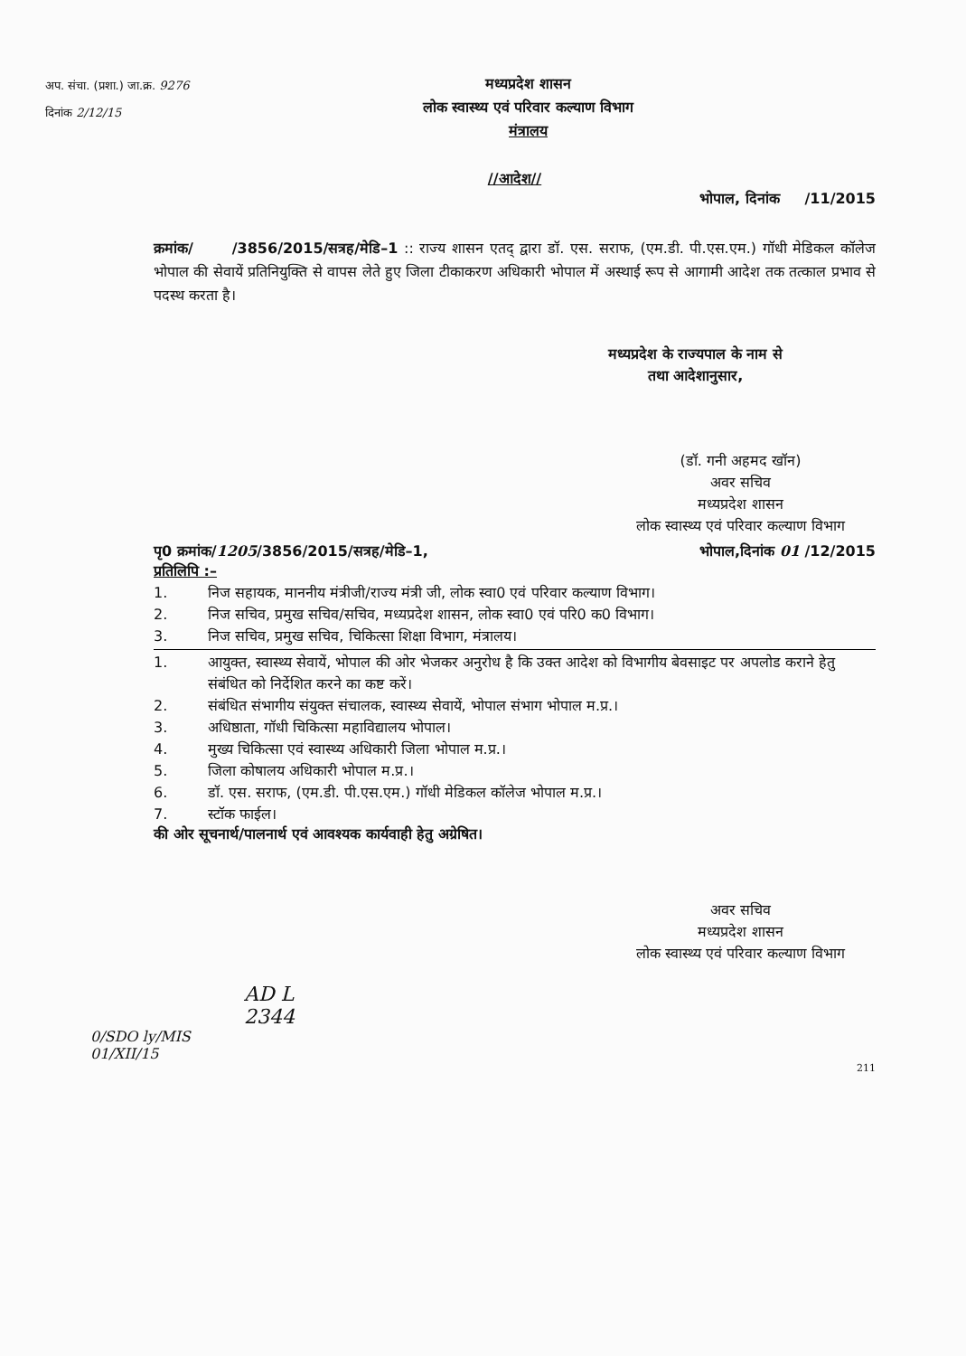अप. संचा. (प्रशा.) जा.क्र. 9276
दिनांक 2/12/15
मध्यप्रदेश शासन
लोक स्वास्थ्य एवं परिवार कल्याण विभाग
मंत्रालय
//आदेश//
भोपाल, दिनांक /11/2015
क्रमांक/ /3856/2015/सत्रह/मेडि–1 :: राज्य शासन एतद् द्वारा डॉ. एस. सराफ, (एम.डी. पी.एस.एम.) गॉधी मेडिकल कॉलेज भोपाल की सेवायें प्रतिनियुक्ति से वापस लेते हुए जिला टीकाकरण अधिकारी भोपाल में अस्थाई रूप से आगामी आदेश तक तत्काल प्रभाव से पदस्थ करता है।
मध्यप्रदेश के राज्यपाल के नाम से
तथा आदेशानुसार,
(डॉ. गनी अहमद खॉन)
अवर सचिव
मध्यप्रदेश शासन
लोक स्वास्थ्य एवं परिवार कल्याण विभाग
पृ0 क्रमांक/1205/3856/2015/सत्रह/मेडि–1, भोपाल,दिनांक 01 /12/2015
प्रतिलिपि :–
1. निज सहायक, माननीय मंत्रीजी/राज्य मंत्री जी, लोक स्वा0 एवं परिवार कल्याण विभाग।
2. निज सचिव, प्रमुख सचिव/सचिव, मध्यप्रदेश शासन, लोक स्वा0 एवं परि0 क0 विभाग।
3. निज सचिव, प्रमुख सचिव, चिकित्सा शिक्षा विभाग, मंत्रालय।
1. आयुक्त, स्वास्थ्य सेवायें, भोपाल की ओर भेजकर अनुरोध है कि उक्त आदेश को विभागीय बेवसाइट पर अपलोड कराने हेतु संबंधित को निर्देशित करने का कष्ट करें।
2. संबंधित संभागीय संयुक्त संचालक, स्वास्थ्य सेवायें, भोपाल संभाग भोपाल म.प्र.।
3. अधिष्ठाता, गॉधी चिकित्सा महाविद्यालय भोपाल।
4. मुख्य चिकित्सा एवं स्वास्थ्य अधिकारी जिला भोपाल म.प्र.।
5. जिला कोषालय अधिकारी भोपाल म.प्र.।
6. डॉ. एस. सराफ, (एम.डी. पी.एस.एम.) गॉधी मेडिकल कॉलेज भोपाल म.प्र.।
7. स्टॉक फाईल।
की ओर सूचनार्थ/पालनार्थ एवं आवश्यक कार्यवाही हेतु अग्रेषित।
अवर सचिव
मध्यप्रदेश शासन
लोक स्वास्थ्य एवं परिवार कल्याण विभाग
AD L
2344
0/SDO ly/MIS
01/XII/15
211